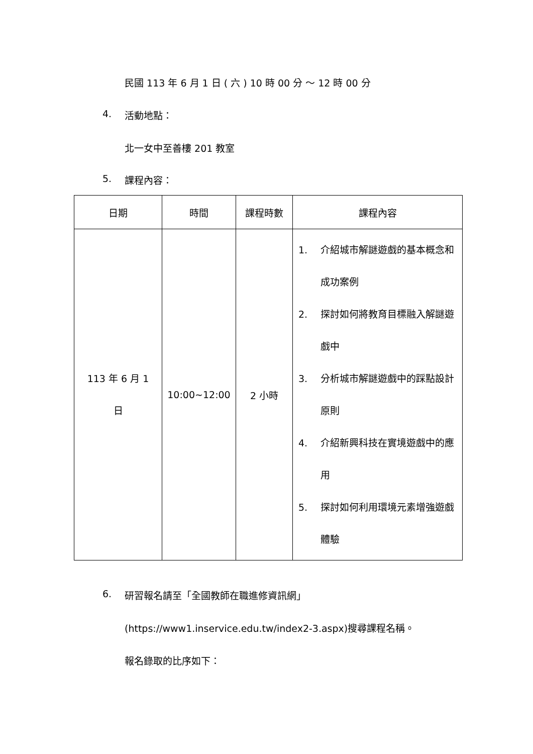民國 113 年 6 月 1 日 ( 六 ) 10 時 00 分 ～ 12 時 00 分
4. 活動地點：
北一女中至善樓 201 教室
5. 課程內容：
| 日期 | 時間 | 課程時數 | 課程內容 |
| --- | --- | --- | --- |
| 113 年 6 月 1 日 | 10:00~12:00 | 2 小時 | 1. 介紹城市解謎遊戲的基本概念和成功案例 2. 探討如何將教育目標融入解謎遊戲中 3. 分析城市解謎遊戲中的踩點設計原則 4. 介紹新興科技在實境遊戲中的應用 5. 探討如何利用環境元素增強遊戲體驗 |
6.
研習報名請至「全國教師在職進修資訊網」
(https://www1.inservice.edu.tw/index2-3.aspx)搜尋課程名稱。
報名錄取的比序如下：